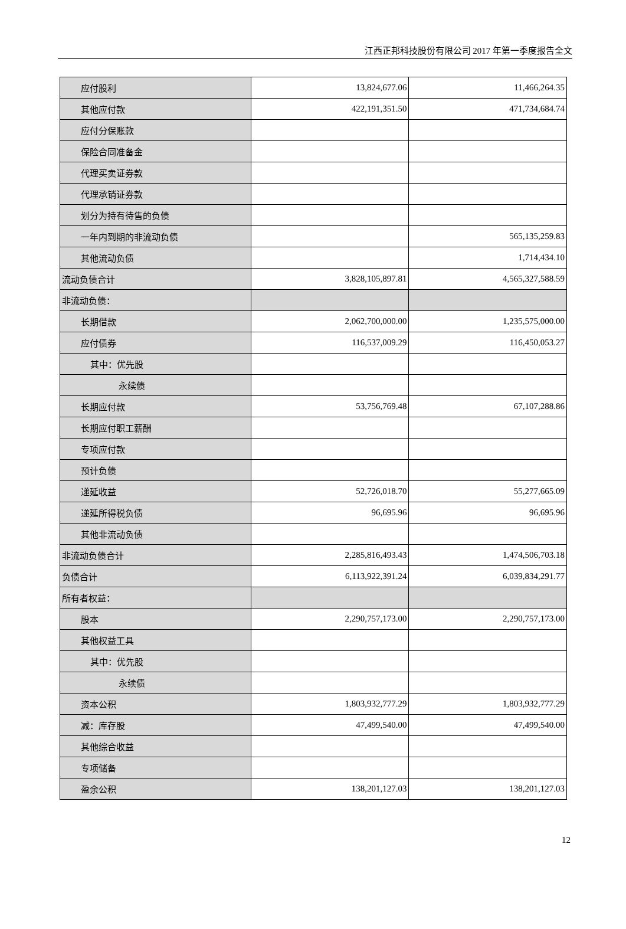江西正邦科技股份有限公司 2017 年第一季度报告全文
| 应付股利 | 13,824,677.06 | 11,466,264.35 |
| 其他应付款 | 422,191,351.50 | 471,734,684.74 |
| 应付分保账款 | | |
| 保险合同准备金 | | |
| 代理买卖证券款 | | |
| 代理承销证券款 | | |
| 划分为持有待售的负债 | | |
| 一年内到期的非流动负债 | | 565,135,259.83 |
| 其他流动负债 | | 1,714,434.10 |
| 流动负债合计 | 3,828,105,897.81 | 4,565,327,588.59 |
| 非流动负债： | | |
| 长期借款 | 2,062,700,000.00 | 1,235,575,000.00 |
| 应付债券 | 116,537,009.29 | 116,450,053.27 |
| 其中：优先股 | | |
| 永续债 | | |
| 长期应付款 | 53,756,769.48 | 67,107,288.86 |
| 长期应付职工薪酬 | | |
| 专项应付款 | | |
| 预计负债 | | |
| 递延收益 | 52,726,018.70 | 55,277,665.09 |
| 递延所得税负债 | 96,695.96 | 96,695.96 |
| 其他非流动负债 | | |
| 非流动负债合计 | 2,285,816,493.43 | 1,474,506,703.18 |
| 负债合计 | 6,113,922,391.24 | 6,039,834,291.77 |
| 所有者权益： | | |
| 股本 | 2,290,757,173.00 | 2,290,757,173.00 |
| 其他权益工具 | | |
| 其中：优先股 | | |
| 永续债 | | |
| 资本公积 | 1,803,932,777.29 | 1,803,932,777.29 |
| 减：库存股 | 47,499,540.00 | 47,499,540.00 |
| 其他综合收益 | | |
| 专项储备 | | |
| 盈余公积 | 138,201,127.03 | 138,201,127.03 |
12